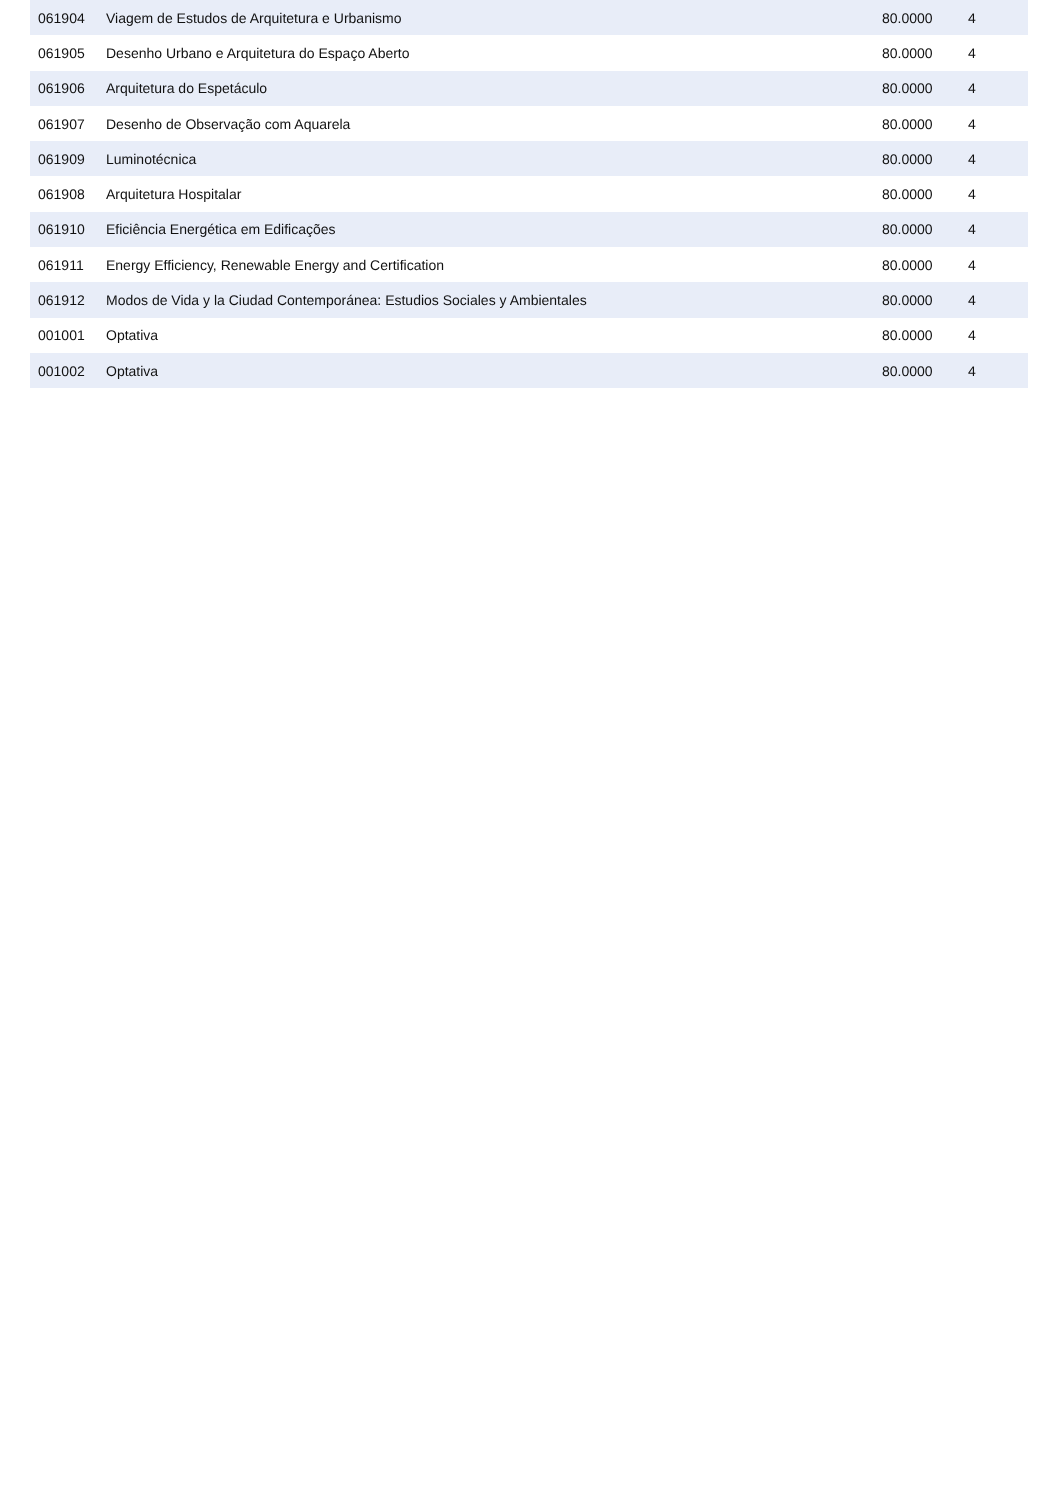| 061904 | Viagem de Estudos de Arquitetura e Urbanismo | 80.0000 | 4 |
| 061905 | Desenho Urbano e Arquitetura do Espaço Aberto | 80.0000 | 4 |
| 061906 | Arquitetura do Espetáculo | 80.0000 | 4 |
| 061907 | Desenho de Observação com Aquarela | 80.0000 | 4 |
| 061909 | Luminotécnica | 80.0000 | 4 |
| 061908 | Arquitetura Hospitalar | 80.0000 | 4 |
| 061910 | Eficiência Energética em Edificações | 80.0000 | 4 |
| 061911 | Energy Efficiency, Renewable Energy and Certification | 80.0000 | 4 |
| 061912 | Modos de Vida y la Ciudad Contemporánea: Estudios Sociales y Ambientales | 80.0000 | 4 |
| 001001 | Optativa | 80.0000 | 4 |
| 001002 | Optativa | 80.0000 | 4 |